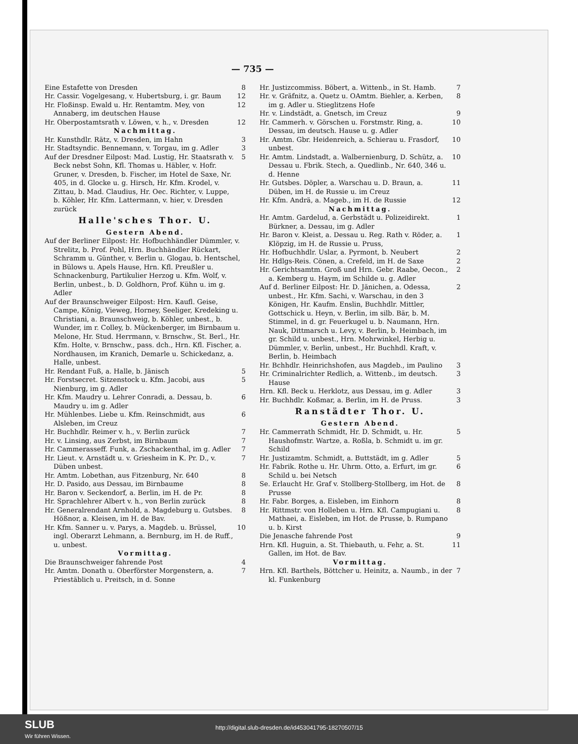— 735 —
Eine Estafette von Dresden 8
Hr. Cassir. Vogelgesang, v. Hubertsburg, i. gr. Baum 12
Hr. Floßinsp. Ewald u. Hr. Rentamtm. Mey, von Annaberg, im deutschen Hause 12
Hr. Oberpostamtsrath v. Löwen, v. h., v. Dresden 12
Nachmittag.
Hr. Kunsthdlr. Rätz, v. Dresden, im Hahn 3
Hr. Stadtsyndic. Bennemann, v. Torgau, im g. Adler 3
Auf der Dresdner Eilpost: Mad. Lustig, Hr. Staatsrath v. Beck nebst Sohn, Kfl. Thomas u. Häbler, v. Hofr. Gruner, v. Dresden, b. Fischer, im Hotel de Saxe, Nr. 405, in d. Glocke u. g. Hirsch, Hr. Kfm. Krodel, v. Zittau, b. Mad. Claudius, Hr. Oec. Richter, v. Luppe, b. Köhler, Hr. Kfm. Lattermann, v. hier, v. Dresden zurück 5
Halle'sches Thor. U.
Gestern Abend.
Auf der Berliner Eilpost: Hr. Hofbuchhändler Dümmler, v. Strelitz, b. Prof. Pohl, Hrn. Buchhändler Rückart, Schramm u. Günther, v. Berlin u. Glogau, b. Hentschel, in Bülows u. Apels Hause, Hrn. Kfl. Preußler u. Schnackenburg, Partikulier Herzog u. Kfm. Wolf, v. Berlin, unbest., b. D. Goldhorn, Prof. Kühn u. im g. Adler
Auf der Braunschweiger Eilpost: Hrn. Kaufl. Geise, Campe, König, Vieweg, Horney, Seeliger, Kredeking u. Christiani, a. Braunschweig, b. Köhler, unbest., b. Wunder, im r. Colley, b. Mückenberger, im Birnbaum u. Melone, Hr. Stud. Herrmann, v. Brnschw., St. Berl., Hr. Kfm. Holte, v. Brnschw., pass. dch., Hrn. Kfl. Fischer, a. Nordhausen, im Kranich, Demarle u. Schickedanz, a. Halle, unbest.
Hr. Rendant Fuß, a. Halle, b. Jänisch 5
Hr. Forstsecret. Sitzenstock u. Kfm. Jacobi, aus Nienburg, im g. Adler 5
Hr. Kfm. Maudry u. Lehrer Conradi, a. Dessau, b. Maudry u. im g. Adler 6
Hr. Mühlenbes. Liebe u. Kfm. Reinschmidt, aus Alsleben, im Creuz 6
Hr. Buchhdlr. Reimer v. h., v. Berlin zurück 7
Hr. v. Linsing, aus Zerbst, im Birnbaum 7
Hr. Cammerasseff. Funk, a. Zschackenthal, im g. Adler 7
Hr. Lieut. v. Arnstädt u. v. Griesheim in K. Pr. D., v. Düben unbest. 7
Hr. Amtm. Lobethan, aus Fitzenburg, Nr. 640 8
Hr. D. Pasido, aus Dessau, im Birnbaume 8
Hr. Baron v. Seckendorf, a. Berlin, im H. de Pr. 8
Hr. Sprachlehrer Albert v. h., von Berlin zurück 8
Hr. Generalrendant Arnhold, a. Magdeburg u. Gutsbes. Hößnor, a. Kleisen, im H. de Bav. 8
Hr. Kfm. Sanner u. v. Parys, a. Magdeb. u. Brüssel, ingl. Oberarzt Lehmann, a. Bernburg, im H. de Ruff., u. unbest. 10
Vormittag.
Die Braunschweiger fahrende Post 4
Hr. Amtm. Donath u. Oberförster Morgenstern, a. Priestäblich u. Preitsch, in d. Sonne 7
Hr. Justizcommiss. Böbert, a. Wittenb., in St. Hamb. 7
Hr. v. Gräfnitz, a. Quetz u. OAmtm. Biehler, a. Kerben, im g. Adler u. Stieglitzens Hofe 8
Hr. v. Lindstädt, a. Gnetsch, im Creuz 9
Hr. Cammerh. v. Görschen u. Forstmstr. Ring, a. Dessau, im deutsch. Hause u. g. Adler 10
Hr. Amtm. Gbr. Heidenreich, a. Schierau u. Frasdorf, unbest. 10
Hr. Amtm. Lindstadt, a. Walbernienburg, D. Schütz, a. Dessau u. Fbrik. Stech, a. Quedlinb., Nr. 640, 346 u. d. Henne 10
Hr. Gutsbes. Döpler, a. Warschau u. D. Braun, a. Düben, im H. de Russie u. im Creuz 11
Hr. Kfm. Andrä, a. Mageb., im H. de Russie 12
Nachmittag.
Hr. Amtm. Gardelud, a. Gerbstädt u. Polizeidirekt. Bürkner, a. Dessau, im g. Adler 1
Hr. Baron v. Kleist, a. Dessau u. Reg. Rath v. Röder, a. Klöpzig, im H. de Russie u. Pruss, 1
Hr. Hofbuchhdlr. Uslar, a. Pyrmont, b. Neubert 2
Hr. Hdlgs-Reis. Cönen, a. Crefeld, im H. de Saxe 2
Hr. Gerichtsamtm. Groß und Hrn. Gebr. Raabe, Oecon., a. Kemberg u. Haym, im Schilde u. g. Adler 2
Auf d. Berliner Eilpost: Hr. D. Jänichen, a. Odessa, unbest., Hr. Kfm. Sachi, v. Warschau, in den 3 Königen, Hr. Kaufm. Enslin, Buchhdlr. Mittler, Gottschick u. Heyn, v. Berlin, im silb. Bär, b. M. Stimmel, in d. gr. Feuerkugel u. b. Naumann, Hrn. Nauk, Dittmarsch u. Levy, v. Berlin, b. Heimbach, im gr. Schild u. unbest., Hrn. Mohrwinkel, Herbig u. Dümmler, v. Berlin, unbest., Hr. Buchhdl. Kraft, v. Berlin, b. Heimbach 2
Hr. Bchhdlr. Heinrichshofen, aus Magdeb., im Paulino 3
Hr. Criminalrichter Redlich, a. Wittenb., im deutsch. Hause 3
Hrn. Kfl. Beck u. Herklotz, aus Dessau, im g. Adler 3
Hr. Buchhdlr. Koßmar, a. Berlin, im H. de Pruss. 3
Ranstädter Thor. U.
Gestern Abend.
Hr. Cammerrath Schmidt, Hr. D. Schmidt, u. Hr. Haushofmstr. Wartze, a. Roßla, b. Schmidt u. im gr. Schild 5
Hr. Justizamtm. Schmidt, a. Buttstädt, im g. Adler 5
Hr. Fabrik. Rothe u. Hr. Uhrm. Otto, a. Erfurt, im gr. Schild u. bei Netsch 6
Se. Erlaucht Hr. Graf v. Stollberg-Stollberg, im Hot. de Prusse 8
Hr. Fabr. Borges, a. Eisleben, im Einhorn 8
Hr. Rittmstr. von Holleben u. Hrn. Kfl. Campugiani u. Mathaei, a. Eisleben, im Hot. de Prusse, b. Rumpano u. b. Kirst 8
Die Jenasche fahrende Post 9
Hrn. Kfl. Huguin, a. St. Thiebauth, u. Fehr, a. St. Gallen, im Hot. de Bav. 11
Vormittag.
Hrn. Kfl. Barthels, Böttcher u. Heinitz, a. Naumb., in der kl. Funkenburg 7
SLUB
Wir führen Wissen.
http://digital.slub-dresden.de/id453041795-18270507/15